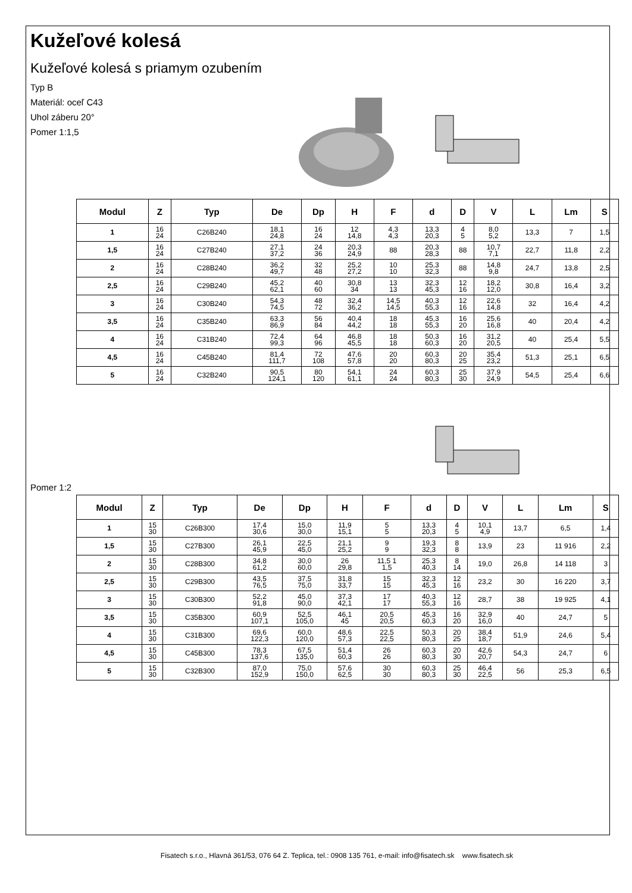Kužeľové kolesá
Kužeľové kolesá s priamym ozubením
Typ B
Materiál: oceľ C43
Uhol záberu 20°
Pomer 1:1,5
| Modul | Z | Typ | De | Dp | H | F | d | D | V | L | Lm | S |
| --- | --- | --- | --- | --- | --- | --- | --- | --- | --- | --- | --- | --- |
| 1 | 16 24 | C26B240 | 18,1 24,8 | 16 24 | 12 14,8 | 4,3 4,3 | 13,3 20,3 | 4 5 | 8,0 5,2 | 13,3 | 7 | 1,5 |
| 1,5 | 16 24 | C27B240 | 27,1 37,2 | 24 36 | 20,3 24,9 | 88 | 20,3 28,3 | 88 | 10,7 7,1 | 22,7 | 11,8 | 2,2 |
| 2 | 16 24 | C28B240 | 36,2 49,7 | 32 48 | 25,2 27,2 | 10 10 | 25,3 32,3 | 88 | 14,8 9,8 | 24,7 | 13,8 | 2,5 |
| 2,5 | 16 24 | C29B240 | 45,2 62,1 | 40 60 | 30,8 34 | 13 13 | 32,3 45,3 | 12 16 | 18,2 12,0 | 30,8 | 16,4 | 3,2 |
| 3 | 16 24 | C30B240 | 54,3 74,5 | 48 72 | 32,4 36,2 | 14,5 14,5 | 40,3 55,3 | 12 16 | 22,6 14,8 | 32 | 16,4 | 4,2 |
| 3,5 | 16 24 | C35B240 | 63,3 86,9 | 56 84 | 40,4 44,2 | 18 18 | 45,3 55,3 | 16 20 | 25,6 16,8 | 40 | 20,4 | 4,2 |
| 4 | 16 24 | C31B240 | 72,4 99,3 | 64 96 | 46,8 45,5 | 18 18 | 50,3 60,3 | 16 20 | 31,2 20,5 | 40 | 25,4 | 5,5 |
| 4,5 | 16 24 | C45B240 | 81,4 111,7 | 72 108 | 47,6 57,8 | 20 20 | 60,3 80,3 | 20 25 | 35,4 23,2 | 51,3 | 25,1 | 6,5 |
| 5 | 16 24 | C32B240 | 90,5 124,1 | 80 120 | 54,1 61,1 | 24 24 | 60,3 80,3 | 25 30 | 37,9 24,9 | 54,5 | 25,4 | 6,6 |
Pomer 1:2
| Modul | Z | Typ | De | Dp | H | F | d | D | V | L | Lm | S |
| --- | --- | --- | --- | --- | --- | --- | --- | --- | --- | --- | --- | --- |
| 1 | 15 30 | C26B300 | 17,4 30,6 | 15,0 30,0 | 11,9 15,1 | 5 5 | 13,3 20,3 | 4 5 | 10,1 4,9 | 13,7 | 6,5 | 1,4 |
| 1,5 | 15 30 | C27B300 | 26,1 45,9 | 22,5 45,0 | 21,1 25,2 | 9 9 | 19,3 32,3 | 8 8 | 13,9 | 23 | 11 916 | 2,2 |
| 2 | 15 30 | C28B300 | 34,8 61,2 | 30,0 60,0 | 26 29,8 | 11,5 1 1,5 | 25,3 40,3 | 8 14 | 19,0 | 26,8 | 14 118 | 3 |
| 2,5 | 15 30 | C29B300 | 43,5 76,5 | 37,5 75,0 | 31,8 33,7 | 15 15 | 32,3 45,3 | 12 16 | 23,2 | 30 | 16 220 | 3,7 |
| 3 | 15 30 | C30B300 | 52,2 91,8 | 45,0 90,0 | 37,3 42,1 | 17 17 | 40,3 55,3 | 12 16 | 28,7 | 38 | 19 925 | 4,1 |
| 3,5 | 15 30 | C35B300 | 60,9 107,1 | 52,5 105,0 | 46,1 45 | 20,5 20,5 | 45,3 60,3 | 16 20 | 32,9 16,0 | 40 | 24,7 | 5 |
| 4 | 15 30 | C31B300 | 69,6 122,3 | 60,0 120,0 | 48,6 57,3 | 22,5 22,5 | 50,3 80,3 | 20 25 | 38,4 18,7 | 51,9 | 24,6 | 5,4 |
| 4,5 | 15 30 | C45B300 | 78,3 137,6 | 67,5 135,0 | 51,4 60,3 | 26 26 | 60,3 80,3 | 20 30 | 42,6 20,7 | 54,3 | 24,7 | 6 |
| 5 | 15 30 | C32B300 | 87,0 152,9 | 75,0 150,0 | 57,6 62,5 | 30 30 | 60,3 80,3 | 25 30 | 46,4 22,5 | 56 | 25,3 | 6,5 |
Fisatech s.r.o., Hlavná 361/53, 076 64 Z. Teplica, tel.: 0908 135 761, e-mail: info@fisatech.sk www.fisatech.sk